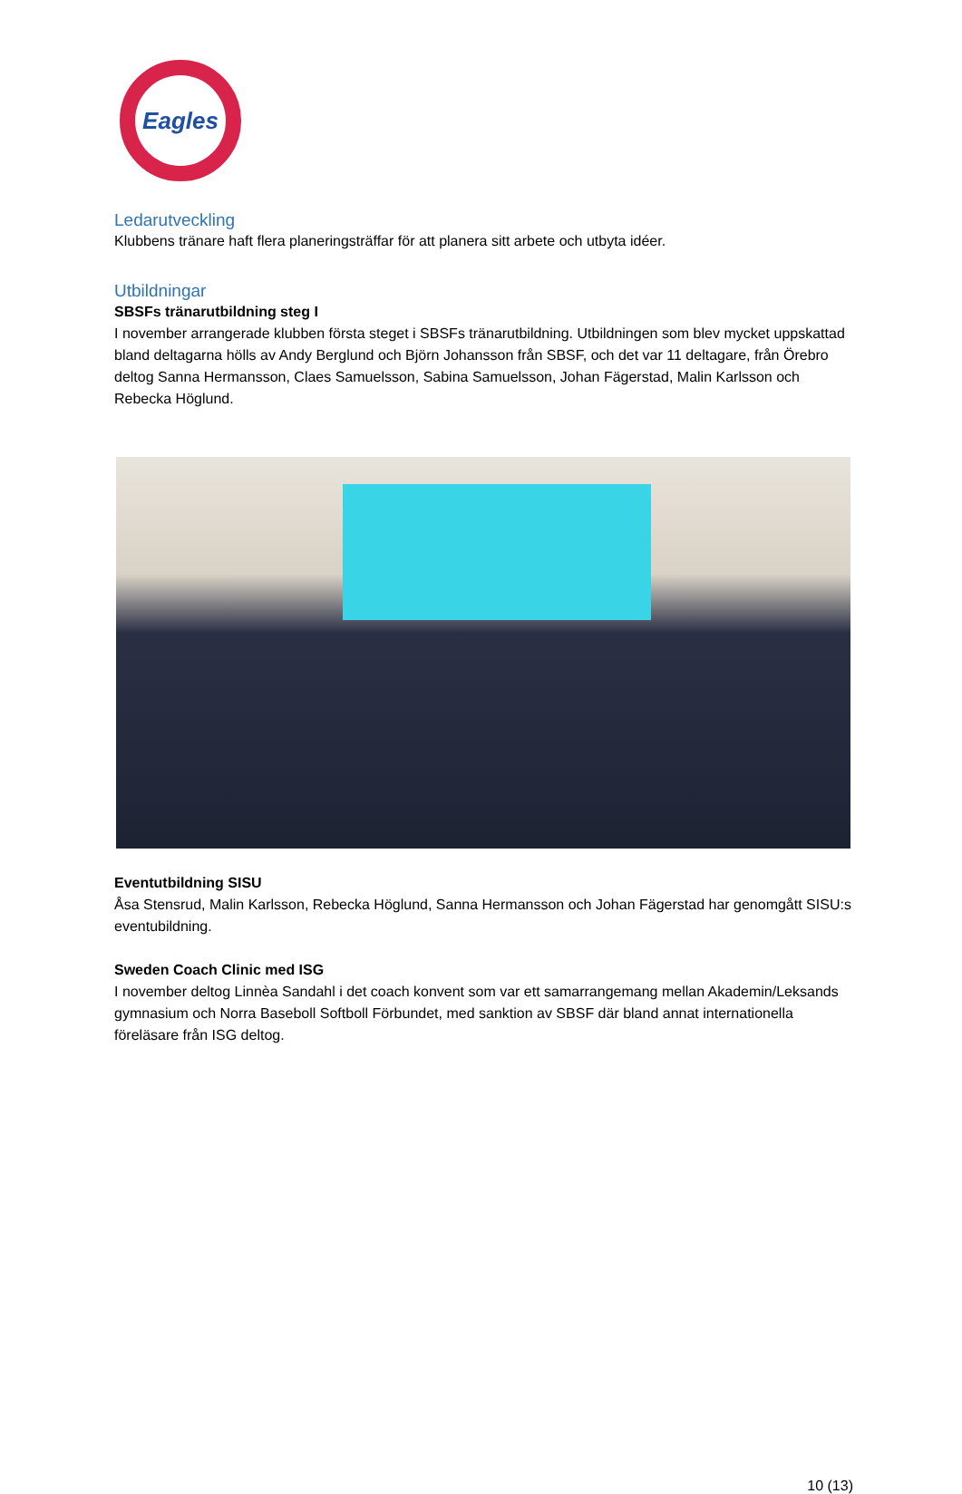Eagles
Ledarutveckling
Klubbens tränare haft flera planeringsträffar för att planera sitt arbete och utbyta idéer.
Utbildningar
SBSFs tränarutbildning steg I
I november arrangerade klubben första steget i SBSFs tränarutbildning. Utbildningen som blev mycket uppskattad bland deltagarna hölls av Andy Berglund och Björn Johansson från SBSF, och det var 11 deltagare, från Örebro deltog Sanna Hermansson, Claes Samuelsson, Sabina Samuelsson, Johan Fägerstad, Malin Karlsson och Rebecka Höglund.
Eventutbildning SISU
Åsa Stensrud, Malin Karlsson, Rebecka Höglund, Sanna Hermansson och Johan Fägerstad har genomgått SISU:s eventubildning.
Sweden Coach Clinic med ISG
I november deltog Linnèa Sandahl i det coach konvent som var ett samarrangemang mellan Akademin/Leksands gymnasium och Norra Baseboll Softboll Förbundet, med sanktion av SBSF där bland annat internationella föreläsare från ISG deltog.
10 (13)